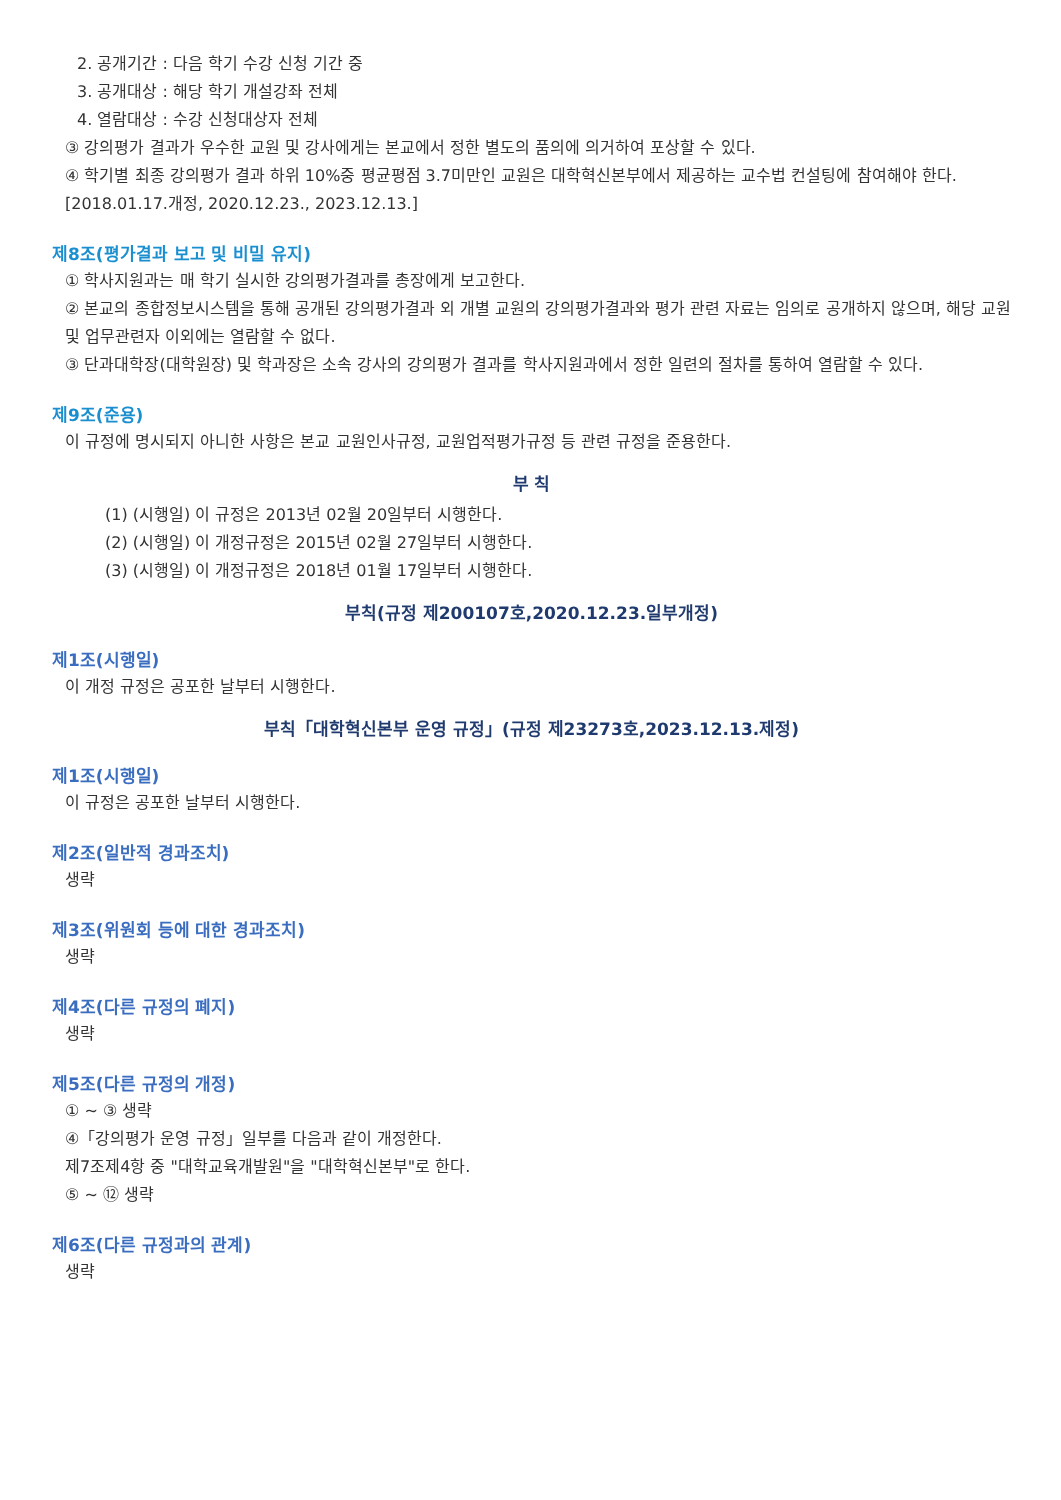2. 공개기간 : 다음 학기 수강 신청 기간 중
3. 공개대상 : 해당 학기 개설강좌 전체
4. 열람대상 : 수강 신청대상자 전체
③ 강의평가 결과가 우수한 교원 및 강사에게는 본교에서 정한 별도의 품의에 의거하여 포상할 수 있다.
④ 학기별 최종 강의평가 결과 하위 10%중 평균평점 3.7미만인 교원은 대학혁신본부에서 제공하는 교수법 컨설팅에 참여해야 한다.[2018.01.17.개정, 2020.12.23., 2023.12.13.]
제8조(평가결과 보고 및 비밀 유지)
① 학사지원과는 매 학기 실시한 강의평가결과를 총장에게 보고한다.
② 본교의 종합정보시스템을 통해 공개된 강의평가결과 외 개별 교원의 강의평가결과와 평가 관련 자료는 임의로 공개하지 않으며, 해당 교원 및 업무관련자 이외에는 열람할 수 없다.
③ 단과대학장(대학원장) 및 학과장은 소속 강사의 강의평가 결과를 학사지원과에서 정한 일련의 절차를 통하여 열람할 수 있다.
제9조(준용)
이 규정에 명시되지 아니한 사항은 본교 교원인사규정, 교원업적평가규정 등 관련 규정을 준용한다.
부 칙
(1) (시행일) 이 규정은 2013년 02월 20일부터 시행한다.
(2) (시행일) 이 개정규정은 2015년 02월 27일부터 시행한다.
(3) (시행일) 이 개정규정은 2018년 01월 17일부터 시행한다.
부칙(규정 제200107호,2020.12.23.일부개정)
제1조(시행일)
이 개정 규정은 공포한 날부터 시행한다.
부칙「대학혁신본부 운영 규정」(규정 제23273호,2023.12.13.제정)
제1조(시행일)
이 규정은 공포한 날부터 시행한다.
제2조(일반적 경과조치)
생략
제3조(위원회 등에 대한 경과조치)
생략
제4조(다른 규정의 폐지)
생략
제5조(다른 규정의 개정)
① ~ ③ 생략
④「강의평가 운영 규정」일부를 다음과 같이 개정한다.
제7조제4항 중 "대학교육개발원"을 "대학혁신본부"로 한다.
⑤ ~ ⑫ 생략
제6조(다른 규정과의 관계)
생략